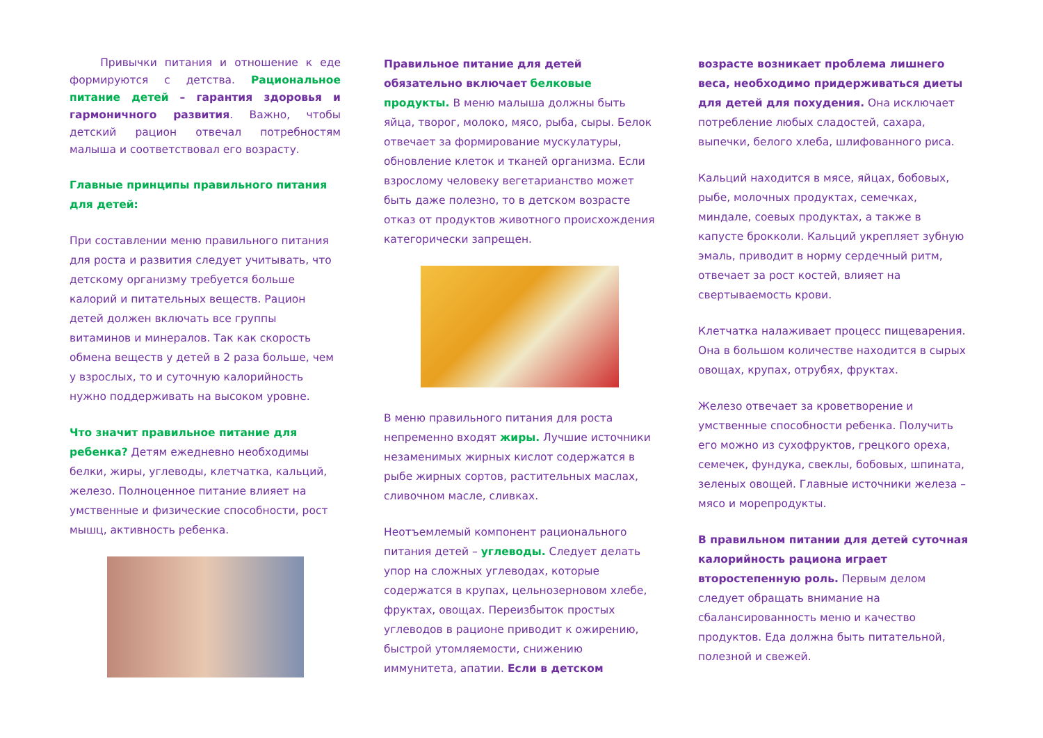Привычки питания и отношение к еде формируются с детства. Рациональное питание детей – гарантия здоровья и гармоничного развития. Важно, чтобы детский рацион отвечал потребностям малыша и соответствовал его возрасту.
Главные принципы правильного питания для детей:
При составлении меню правильного питания для роста и развития следует учитывать, что детскому организму требуется больше калорий и питательных веществ. Рацион детей должен включать все группы витаминов и минералов. Так как скорость обмена веществ у детей в 2 раза больше, чем у взрослых, то и суточную калорийность нужно поддерживать на высоком уровне.
Что значит правильное питание для ребенка? Детям ежедневно необходимы белки, жиры, углеводы, клетчатка, кальций, железо. Полноценное питание влияет на умственные и физические способности, рост мышц, активность ребенка.
Правильное питание для детей обязательно включает белковые продукты. В меню малыша должны быть яйца, творог, молоко, мясо, рыба, сыры. Белок отвечает за формирование мускулатуры, обновление клеток и тканей организма. Если взрослому человеку вегетарианство может быть даже полезно, то в детском возрасте отказ от продуктов животного происхождения категорически запрещен.
В меню правильного питания для роста непременно входят жиры. Лучшие источники незаменимых жирных кислот содержатся в рыбе жирных сортов, растительных маслах, сливочном масле, сливках.
Неотъемлемый компонент рационального питания детей – углеводы. Следует делать упор на сложных углеводах, которые содержатся в крупах, цельнозерновом хлебе, фруктах, овощах. Переизбыток простых углеводов в рационе приводит к ожирению, быстрой утомляемости, снижению иммунитета, апатии. Если в детском
возрасте возникает проблема лишнего веса, необходимо придерживаться диеты для детей для похудения. Она исключает потребление любых сладостей, сахара, выпечки, белого хлеба, шлифованного риса.
Кальций находится в мясе, яйцах, бобовых, рыбе, молочных продуктах, семечках, миндале, соевых продуктах, а также в капусте брокколи. Кальций укрепляет зубную эмаль, приводит в норму сердечный ритм, отвечает за рост костей, влияет на свертываемость крови.
Клетчатка налаживает процесс пищеварения. Она в большом количестве находится в сырых овощах, крупах, отрубях, фруктах.
Железо отвечает за кроветворение и умственные способности ребенка. Получить его можно из сухофруктов, грецкого ореха, семечек, фундука, свеклы, бобовых, шпината, зеленых овощей. Главные источники железа – мясо и морепродукты.
В правильном питании для детей суточная калорийность рациона играет второстепенную роль. Первым делом следует обращать внимание на сбалансированность меню и качество продуктов. Еда должна быть питательной, полезной и свежей.